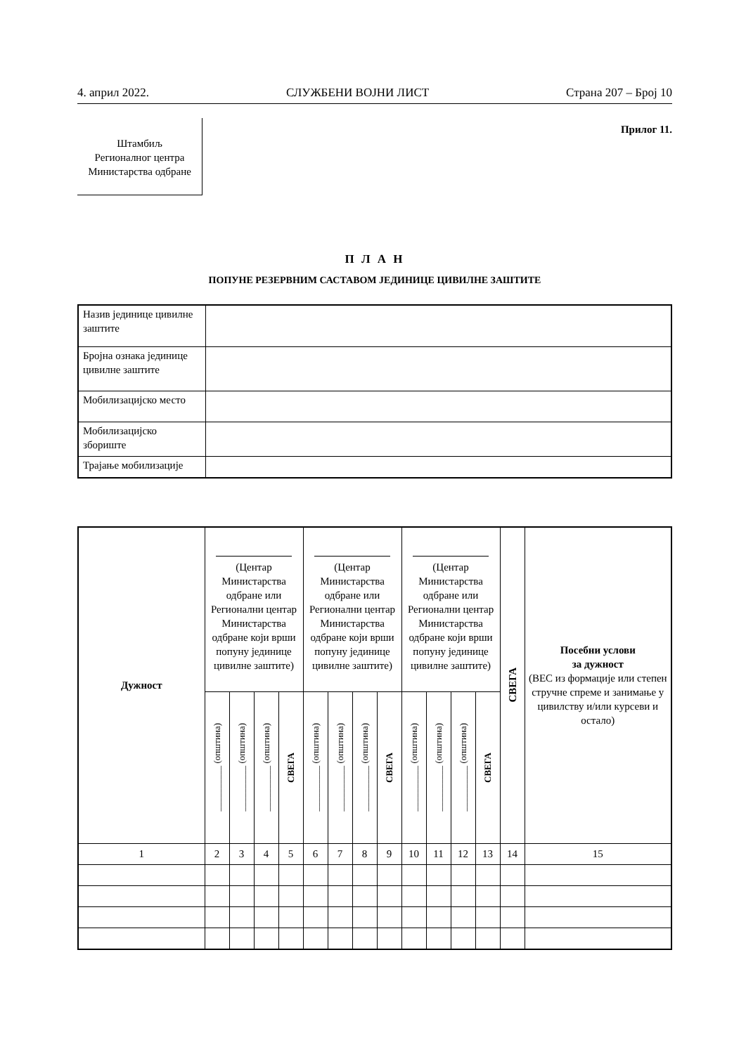4. април 2022. СЛУЖБЕНИ ВОЈНИ ЛИСТ Страна 207 – Број 10
Штамбиљ
Регионалног центра
Министарства одбране
Прилог 11.
П Л А Н
ПОПУНЕ РЕЗЕРВНИМ САСТАВОМ ЈЕДИНИЦЕ ЦИВИЛНЕ ЗАШТИТЕ
| Назив јединице цивилне заштите | |
| Бројна ознака јединице цивилне заштите | |
| Мобилизацијско место | |
| Мобилизацијско збориште | |
| Трајање мобилизације | |
| Дужност | (Центар Министарства одбране или Регионални центар Министарства одбране који врши попуну јединице цивилне заштите) | | | | (Центар Министарства одбране или Регионални центар Министарства одбране који врши попуну јединице цивилне заштите) | | | | (Центар Министарства одбране или Регионални центар Министарства одбране који врши попуну јединице цивилне заштите) | | | | СВЕГА | Посебни услови за дужност (ВЕС из формације или степен стручне спреме и занимање у цивилству и/или курсеви и остало) |
| --- | --- | --- | --- | --- | --- | --- | --- | --- | --- | --- | --- | --- | --- | --- |
| | __________ (општина) | __________ (општина) | __________ (општина) | СВЕГА | __________ (општина) | __________ (општина) | __________ (општина) | СВЕГА | __________ (општина) | __________ (општина) | __________ (општина) | СВЕГА | | |
| 1 | 2 | 3 | 4 | 5 | 6 | 7 | 8 | 9 | 10 | 11 | 12 | 13 | 14 | 15 |